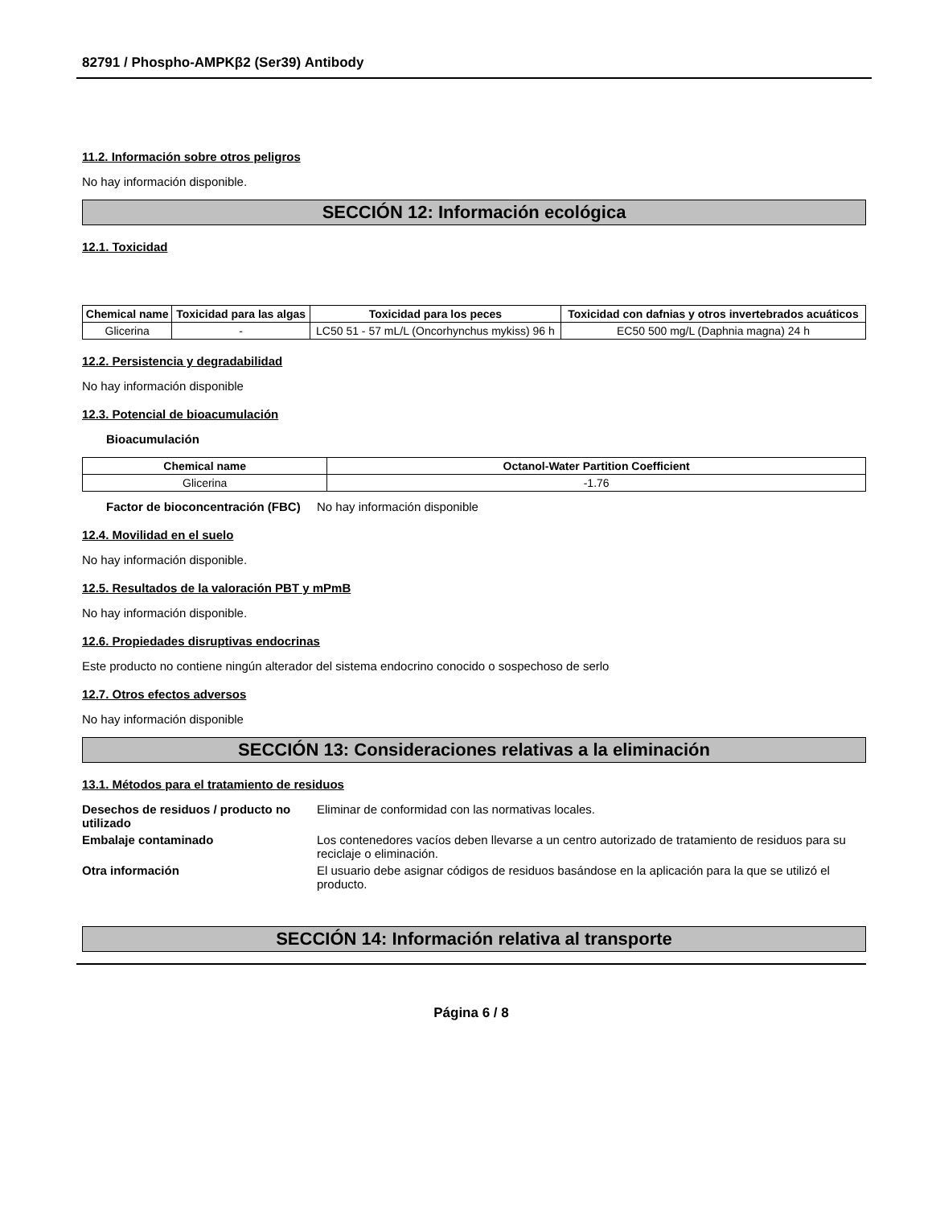82791 / Phospho-AMPKβ2 (Ser39) Antibody
11.2. Información sobre otros peligros
No hay información disponible.
SECCIÓN 12: Información ecológica
12.1. Toxicidad
| Chemical name | Toxicidad para las algas | Toxicidad para los peces | Toxicidad con dafnias y otros invertebrados acuáticos |
| --- | --- | --- | --- |
| Glicerina | - | LC50 51 - 57 mL/L (Oncorhynchus mykiss) 96 h | EC50 500 mg/L (Daphnia magna) 24 h |
12.2. Persistencia y degradabilidad
No hay información disponible
12.3. Potencial de bioacumulación
Bioacumulación
| Chemical name | Octanol-Water Partition Coefficient |
| --- | --- |
| Glicerina | -1.76 |
Factor de bioconcentración (FBC) No hay información disponible
12.4. Movilidad en el suelo
No hay información disponible.
12.5. Resultados de la valoración PBT y mPmB
No hay información disponible.
12.6. Propiedades disruptivas endocrinas
Este producto no contiene ningún alterador del sistema endocrino conocido o sospechoso de serlo
12.7. Otros efectos adversos
No hay información disponible
SECCIÓN 13: Consideraciones relativas a la eliminación
13.1. Métodos para el tratamiento de residuos
Desechos de residuos / producto no utilizado Eliminar de conformidad con las normativas locales.
Embalaje contaminado Los contenedores vacíos deben llevarse a un centro autorizado de tratamiento de residuos para su reciclaje o eliminación.
Otra información El usuario debe asignar códigos de residuos basándose en la aplicación para la que se utilizó el producto.
SECCIÓN 14: Información relativa al transporte
Página 6 / 8